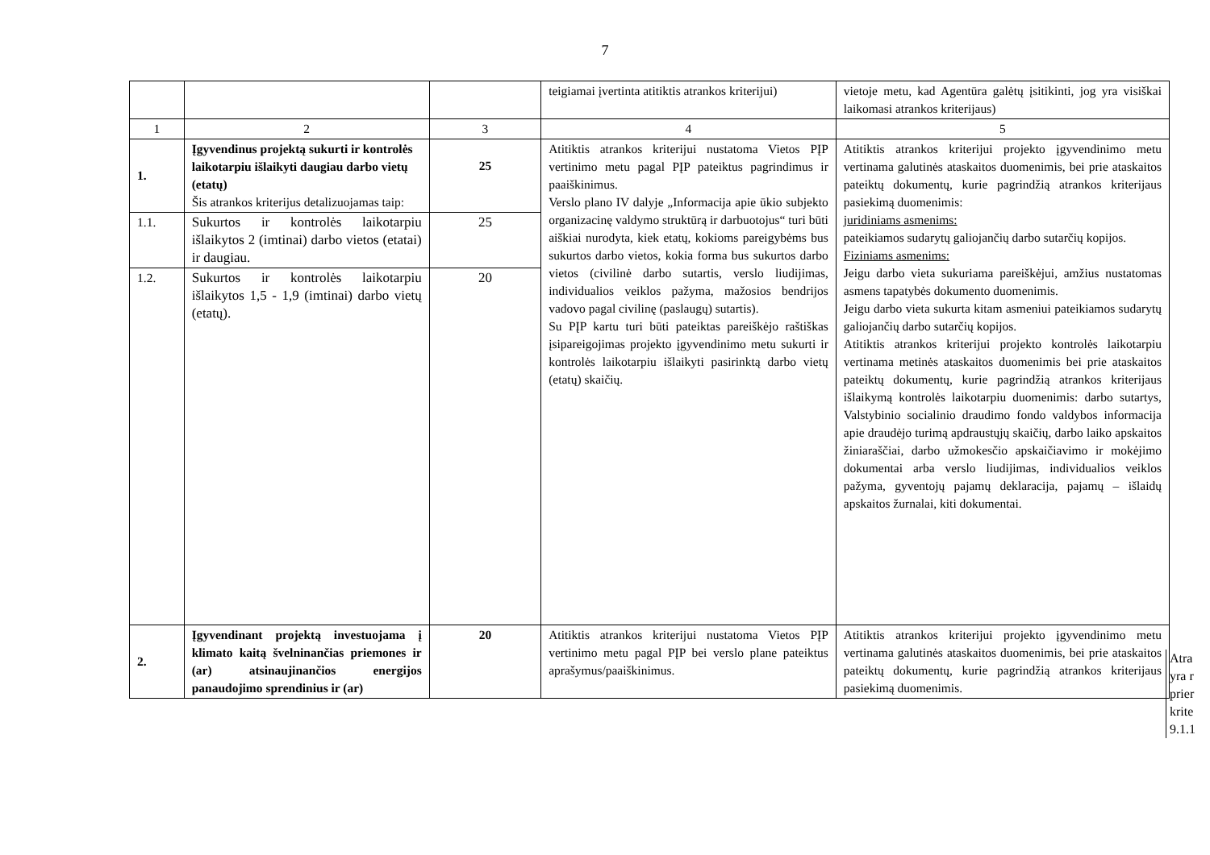7
| | | | teigiamai įvertinta atitiktis atrankos kriterijui) | vietoje metu, kad Agentūra galėtų įsitikinti, jog yra visiškai laikomasi atrankos kriterijaus) |
| 1 | 2 | 3 | 4 | 5 |
| 1. | Įgyvendinus projektą sukurti ir kontrolės laikotarpiu išlaikyti daugiau darbo vietų (etatų) Šis atrankos kriterijus detalizuojamas taip: | 25 | Atitiktis atrankos kriterijui nustatoma Vietos PĮP vertinimo metu pagal PĮP pateiktus pagrindimus ir paaiškinimus. Verslo plano IV dalyje „Informacija apie ūkio subjekto organizacinę valdymo struktūrą ir darbuotojus“ turi būti aiškiai nurodyta, kiek etatų, kokioms pareigybėms bus sukurtos darbo vietos, kokia forma bus sukurtos darbo vietos (civilinė darbo sutartis, verslo liudijimas, individualios veiklos pažyma, mažosios bendrijos vadovo pagal civilinę (paslaugų) sutartis). Su PĮP kartu turi būti pateiktas pareiškėjo raštiškas įsipareigojimas projekto įgyvendinimo metu sukurti ir kontrolės laikotarpiu išlaikyti pasirinktą darbo vietų (etatų) skaičių. | Atitiktis atrankos kriterijui projekto įgyvendinimo metu vertinama galutinės ataskaitos duomenimis, bei prie ataskaitos pateiktų dokumentų, kurie pagrindžią atrankos kriterijaus pasiekimą duomenimis: juridiniams asmenims: pateikiamos sudarytų galiojančių darbo sutarčių kopijos. Fiziniams asmenims: Jeigu darbo vieta sukuriama pareiškėjui, amžius nustatomas asmens tapatybės dokumento duomenimis. Jeigu darbo vieta sukurta kitam asmeniui pateikiamos sudarytų galiojančių darbo sutarčių kopijos. Atitiktis atrankos kriterijui projekto kontrolės laikotarpiu vertinama metinės ataskaitos duomenimis bei prie ataskaitos pateiktų dokumentų, kurie pagrindžią atrankos kriterijaus išlaikymą kontrolės laikotarpiu duomenimis: darbo sutartys, Valstybinio socialinio draudimo fondo valdybos informacija apie draudėjo turimą apdraustųjų skaičių, darbo laiko apskaitos žiniaraščiai, darbo užmokesčio apskaičiavimo ir mokėjimo dokumentai arba verslo liudijimas, individualios veiklos pažyma, gyventojų pajamų deklaracija, pajamų – išlaidų apskaitos žurnalai, kiti dokumentai. |
| 1.1. | Sukurtos ir kontrolės laikotarpiu išlaikytos 2 (imtinai) darbo vietos (etatai) ir daugiau. | 25 | | |
| 1.2. | Sukurtos ir kontrolės laikotarpiu išlaikytos 1,5 - 1,9 (imtinai) darbo vietų (etatų). | 20 | | |
| 2. | Įgyvendinant projektą investuojama į klimato kaitą švelninančias priemones ir (ar) atsinaujinančios energijos panaudojimo sprendinius ir (ar) | 20 | Atitiktis atrankos kriterijui nustatoma Vietos PĮP vertinimo metu pagal PĮP bei verslo plane pateiktus aprašymus/paaiškinimus. | Atitiktis atrankos kriterijui projekto įgyvendinimo metu vertinama galutinės ataskaitos duomenimis, bei prie ataskaitos pateiktų dokumentų, kurie pagrindžią atrankos kriterijaus pasiekimą duomenimis. |
Atra
yra r
prier
krite
9.1.1